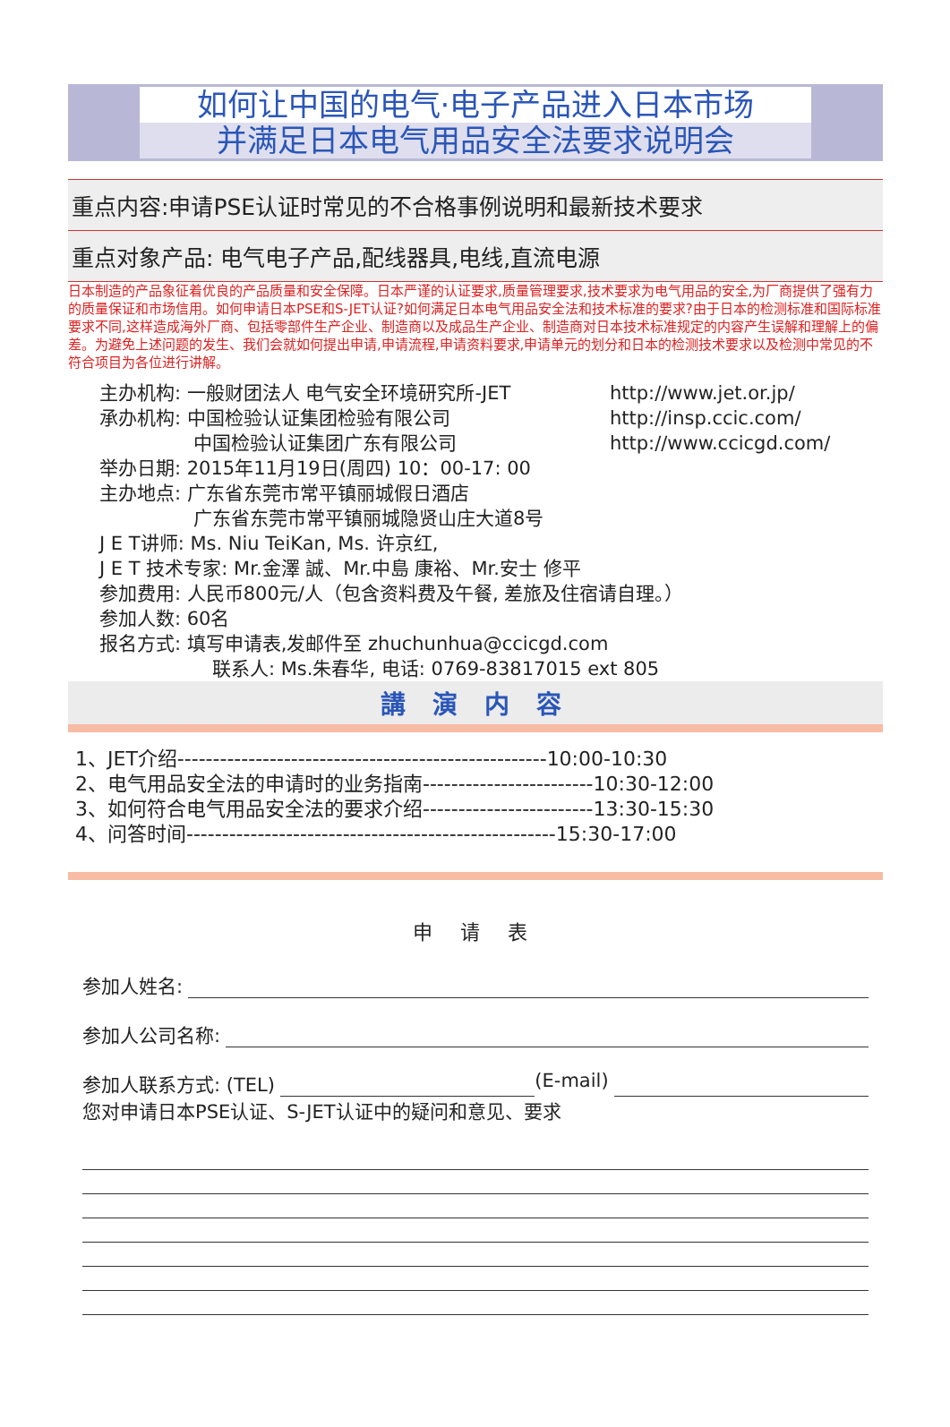如何让中国的电气·电子产品进入日本市场
并满足日本电气用品安全法要求说明会
重点内容:申请PSE认证时常见的不合格事例说明和最新技术要求
重点对象产品: 电气电子产品,配线器具,电线,直流电源
日本制造的产品象征着优良的产品质量和安全保障。日本严谨的认证要求,质量管理要求,技术要求为电气用品的安全,为厂商提供了强有力的质量保证和市场信用。如何申请日本PSE和S-JET认证?如何满足日本电气用品安全法和技术标准的要求?由于日本的检测标准和国际标准要求不同,这样造成海外厂商、包括零部件生产企业、制造商以及成品生产企业、制造商对日本技术标准规定的内容产生误解和理解上的偏差。为避免上述问题的发生、我们会就如何提出申请,申请流程,申请资料要求,申请单元的划分和日本的检测技术要求以及检测中常见的不符合项目为各位进行讲解。
主办机构: 一般财团法人 电气安全环境研究所-JET http://www.jet.or.jp/
承办机构: 中国检验认证集团检验有限公司 http://insp.ccic.com/
　　　　　中国检验认证集团广东有限公司 http://www.ccicgd.com/
举办日期: 2015年11月19日(周四) 10：00-17: 00
主办地点: 广东省东莞市常平镇丽城假日酒店
　　　　　广东省东莞市常平镇丽城隐贤山庄大道8号
J E T讲师: Ms. Niu TeiKan, Ms. 许京红,
J E T 技术专家: Mr.金澤 誠、Mr.中島 康裕、Mr.安士 修平
参加费用: 人民币800元/人（包含资料费及午餐, 差旅及住宿请自理。）
参加人数: 60名
报名方式: 填写申请表,发邮件至 zhuchunhua@ccicgd.com
　　　　　　联系人: Ms.朱春华, 电话: 0769-83817015 ext 805
講 演 内 容
1、JET介绍----------------------------------------------------10:00-10:30
2、电气用品安全法的申请时的业务指南------------------------10:30-12:00
3、如何符合电气用品安全法的要求介绍------------------------13:30-15:30
4、问答时间----------------------------------------------------15:30-17:00
申 请 表
参加人姓名:
参加人公司名称:
参加人联系方式: (TEL) (E-mail)
您对申请日本PSE认证、S-JET认证中的疑问和意见、要求